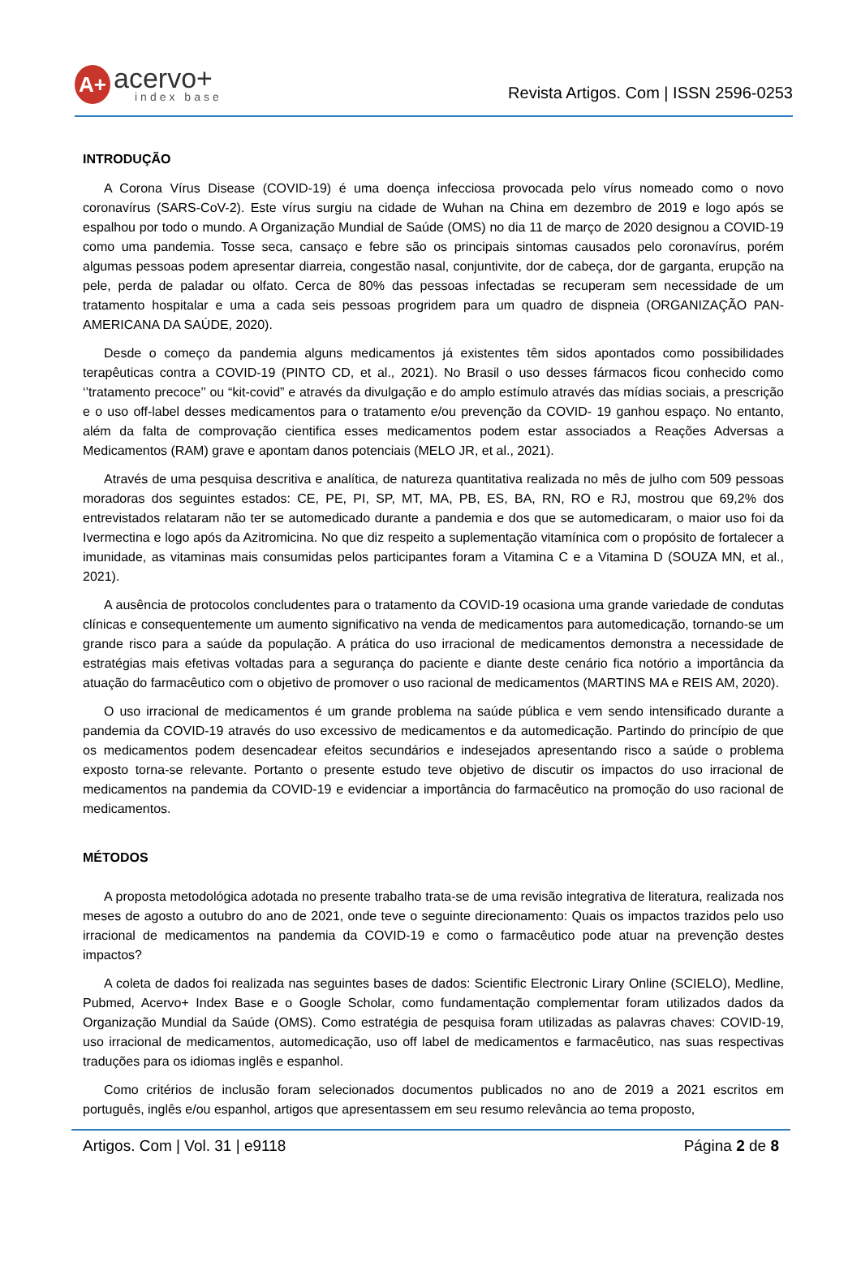A+
acervo+
index base
Revista Artigos. Com | ISSN 2596-0253
INTRODUÇÃO
A Corona Vírus Disease (COVID-19) é uma doença infecciosa provocada pelo vírus nomeado como o novo coronavírus (SARS-CoV-2). Este vírus surgiu na cidade de Wuhan na China em dezembro de 2019 e logo após se espalhou por todo o mundo. A Organização Mundial de Saúde (OMS) no dia 11 de março de 2020 designou a COVID-19 como uma pandemia. Tosse seca, cansaço e febre são os principais sintomas causados pelo coronavírus, porém algumas pessoas podem apresentar diarreia, congestão nasal, conjuntivite, dor de cabeça, dor de garganta, erupção na pele, perda de paladar ou olfato. Cerca de 80% das pessoas infectadas se recuperam sem necessidade de um tratamento hospitalar e uma a cada seis pessoas progridem para um quadro de dispneia (ORGANIZAÇÃO PAN-AMERICANA DA SAÚDE, 2020).
Desde o começo da pandemia alguns medicamentos já existentes têm sidos apontados como possibilidades terapêuticas contra a COVID-19 (PINTO CD, et al., 2021). No Brasil o uso desses fármacos ficou conhecido como ‘’tratamento precoce’’ ou “kit-covid” e através da divulgação e do amplo estímulo através das mídias sociais, a prescrição e o uso off-label desses medicamentos para o tratamento e/ou prevenção da COVID- 19 ganhou espaço. No entanto, além da falta de comprovação cientifica esses medicamentos podem estar associados a Reações Adversas a Medicamentos (RAM) grave e apontam danos potenciais (MELO JR, et al., 2021).
Através de uma pesquisa descritiva e analítica, de natureza quantitativa realizada no mês de julho com 509 pessoas moradoras dos seguintes estados: CE, PE, PI, SP, MT, MA, PB, ES, BA, RN, RO e RJ, mostrou que 69,2% dos entrevistados relataram não ter se automedicado durante a pandemia e dos que se automedicaram, o maior uso foi da Ivermectina e logo após da Azitromicina. No que diz respeito a suplementação vitamínica com o propósito de fortalecer a imunidade, as vitaminas mais consumidas pelos participantes foram a Vitamina C e a Vitamina D (SOUZA MN, et al., 2021).
A ausência de protocolos concludentes para o tratamento da COVID-19 ocasiona uma grande variedade de condutas clínicas e consequentemente um aumento significativo na venda de medicamentos para automedicação, tornando-se um grande risco para a saúde da população. A prática do uso irracional de medicamentos demonstra a necessidade de estratégias mais efetivas voltadas para a segurança do paciente e diante deste cenário fica notório a importância da atuação do farmacêutico com o objetivo de promover o uso racional de medicamentos (MARTINS MA e REIS AM, 2020).
O uso irracional de medicamentos é um grande problema na saúde pública e vem sendo intensificado durante a pandemia da COVID-19 através do uso excessivo de medicamentos e da automedicação. Partindo do princípio de que os medicamentos podem desencadear efeitos secundários e indesejados apresentando risco a saúde o problema exposto torna-se relevante. Portanto o presente estudo teve objetivo de discutir os impactos do uso irracional de medicamentos na pandemia da COVID-19 e evidenciar a importância do farmacêutico na promoção do uso racional de medicamentos.
MÉTODOS
A proposta metodológica adotada no presente trabalho trata-se de uma revisão integrativa de literatura, realizada nos meses de agosto a outubro do ano de 2021, onde teve o seguinte direcionamento: Quais os impactos trazidos pelo uso irracional de medicamentos na pandemia da COVID-19 e como o farmacêutico pode atuar na prevenção destes impactos?
A coleta de dados foi realizada nas seguintes bases de dados: Scientific Electronic Lirary Online (SCIELO), Medline, Pubmed, Acervo+ Index Base e o Google Scholar, como fundamentação complementar foram utilizados dados da Organização Mundial da Saúde (OMS). Como estratégia de pesquisa foram utilizadas as palavras chaves: COVID-19, uso irracional de medicamentos, automedicação, uso off label de medicamentos e farmacêutico, nas suas respectivas traduções para os idiomas inglês e espanhol.
Como critérios de inclusão foram selecionados documentos publicados no ano de 2019 a 2021 escritos em português, inglês e/ou espanhol, artigos que apresentassem em seu resumo relevância ao tema proposto,
Artigos. Com | Vol. 31 | e9118 Página 2 de 8